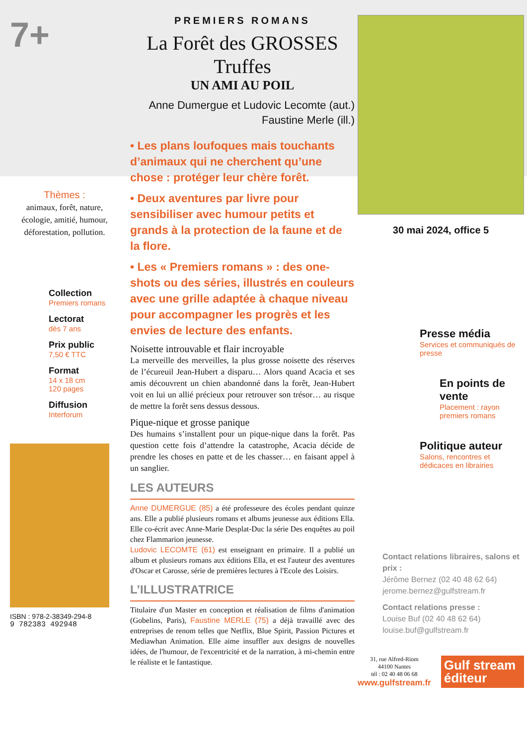7+
Thèmes :
animaux, forêt, nature, écologie, amitié, humour, déforestation, pollution.
Collection
Premiers romans
Lectorat
dès 7 ans
Prix public
7,50 € TTC
Format
14 x 18 cm
120 pages
Diffusion
Interforum
ISBN : 978-2-38349-294-8
9 782383 492948
PREMIERS ROMANS
La Forêt des GROSSES Truffes
UN AMI AU POIL
Anne Dumergue et Ludovic Lecomte (aut.)
Faustine Merle (ill.)
• Les plans loufoques mais touchants d’animaux qui ne cherchent qu’une chose : protéger leur chère forêt.
• Deux aventures par livre pour sensibiliser avec humour petits et grands à la protection de la faune et de la flore.
• Les « Premiers romans » : des one-shots ou des séries, illustrés en couleurs avec une grille adaptée à chaque niveau pour accompagner les progrès et les envies de lecture des enfants.
Noisette introuvable et flair incroyable
La merveille des merveilles, la plus grosse noisette des réserves de l’écureuil Jean-Hubert a disparu… Alors quand Acacia et ses amis découvrent un chien abandonné dans la forêt, Jean-Hubert voit en lui un allié précieux pour retrouver son trésor… au risque de mettre la forêt sens dessus dessous.
Pique-nique et grosse panique
Des humains s’installent pour un pique-nique dans la forêt. Pas question cette fois d’attendre la catastrophe, Acacia décide de prendre les choses en patte et de les chasser… en faisant appel à un sanglier.
LES AUTEURS
Anne DUMERGUE (85) a été professeure des écoles pendant quinze ans. Elle a publié plusieurs romans et albums jeunesse aux éditions Ella. Elle co-écrit avec Anne-Marie Desplat-Duc la série Des enquêtes au poil chez Flammarion jeunesse.
Ludovic LECOMTE (61) est enseignant en primaire. Il a publié un album et plusieurs romans aux éditions Ella, et est l'auteur des aventures d'Oscar et Carosse, série de premières lectures à l'Ecole des Loisirs.
L’ILLUSTRATRICE
Titulaire d'un Master en conception et réalisation de films d'animation (Gobelins, Paris), Faustine MERLE (75) a déjà travaillé avec des entreprises de renom telles que Netflix, Blue Spirit, Passion Pictures et Mediawhan Animation. Elle aime insuffler aux designs de nouvelles idées, de l'humour, de l'excentricité et de la narration, à mi-chemin entre le réaliste et le fantastique.
30 mai 2024, office 5
Presse média
Services et communiqués de presse
En points de vente
Placement : rayon premiers romans
Politique auteur
Salons, rencontres et dédicaces en librairies
Contact relations libraires, salons et prix :
Jérôme Bernez (02 40 48 62 64)
jerome.bernez@gulfstream.fr
Contact relations presse :
Louise Buf (02 40 48 62 64)
louise.buf@gulfstream.fr
31, rue Alfred-Riom
44100 Nantes
tél : 02 40 48 06 68
www.gulfstream.fr
Gulf stream éditeur